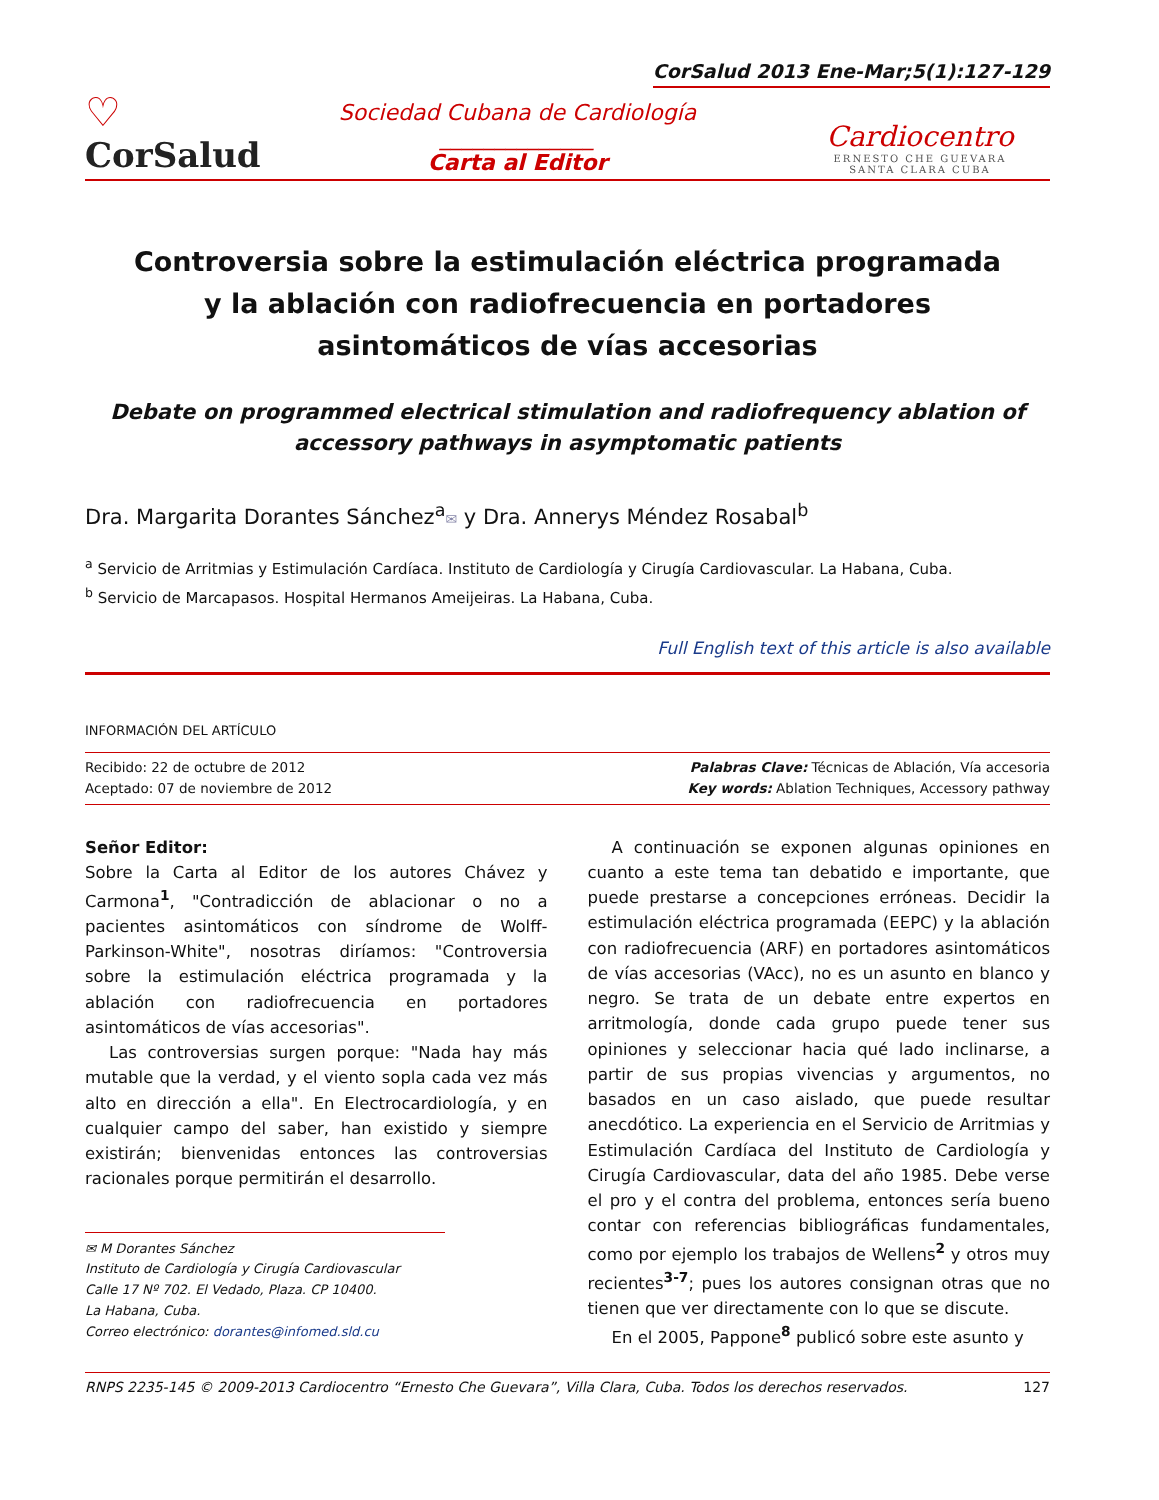CorSalud 2013 Ene-Mar;5(1):127-129
♡
CorSalud
Sociedad Cubana de Cardiología
______________
Carta al Editor
Cardiocentro
ERNESTO CHE GUEVARA
SANTA CLARA CUBA
Controversia sobre la estimulación eléctrica programada y la ablación con radiofrecuencia en portadores asintomáticos de vías accesorias
Debate on programmed electrical stimulation and radiofrequency ablation of accessory pathways in asymptomatic patients
Dra. Margarita Dorantes Sánchez<sup>a</sup>✉ y Dra. Annerys Méndez Rosabal<sup>b</sup>
<sup>a</sup> Servicio de Arritmias y Estimulación Cardíaca. Instituto de Cardiología y Cirugía Cardiovascular. La Habana, Cuba.
<sup>b</sup> Servicio de Marcapasos. Hospital Hermanos Ameijeiras. La Habana, Cuba.
Full English text of this article is also available
INFORMACIÓN DEL ARTÍCULO
Recibido: 22 de octubre de 2012
Aceptado: 07 de noviembre de 2012
Palabras Clave: Técnicas de Ablación, Vía accesoria
Key words: Ablation Techniques, Accessory pathway
Señor Editor:
Sobre la Carta al Editor de los autores Chávez y Carmona<sup>1</sup>, "Contradicción de ablacionar o no a pacientes asintomáticos con síndrome de Wolff-Parkinson-White", nosotras diríamos: "Controversia sobre la estimulación eléctrica programada y la ablación con radiofrecuencia en portadores asintomáticos de vías accesorias".
Las controversias surgen porque: "Nada hay más mutable que la verdad, y el viento sopla cada vez más alto en dirección a ella". En Electrocardiología, y en cualquier campo del saber, han existido y siempre existirán; bienvenidas entonces las controversias racionales porque permitirán el desarrollo.
✉ M Dorantes Sánchez
Instituto de Cardiología y Cirugía Cardiovascular
Calle 17 Nº 702. El Vedado, Plaza. CP 10400.
La Habana, Cuba.
Correo electrónico: dorantes@infomed.sld.cu
A continuación se exponen algunas opiniones en cuanto a este tema tan debatido e importante, que puede prestarse a concepciones erróneas. Decidir la estimulación eléctrica programada (EEPC) y la ablación con radiofrecuencia (ARF) en portadores asintomáticos de vías accesorias (VAcc), no es un asunto en blanco y negro. Se trata de un debate entre expertos en arritmología, donde cada grupo puede tener sus opiniones y seleccionar hacia qué lado inclinarse, a partir de sus propias vivencias y argumentos, no basados en un caso aislado, que puede resultar anecdótico. La experiencia en el Servicio de Arritmias y Estimulación Cardíaca del Instituto de Cardiología y Cirugía Cardiovascular, data del año 1985. Debe verse el pro y el contra del problema, entonces sería bueno contar con referencias bibliográficas fundamentales, como por ejemplo los trabajos de Wellens<sup>2</sup> y otros muy recientes<sup>3-7</sup>; pues los autores consignan otras que no tienen que ver directamente con lo que se discute.
En el 2005, Pappone<sup>8</sup> publicó sobre este asunto y
RNPS 2235-145 © 2009-2013 Cardiocentro “Ernesto Che Guevara”, Villa Clara, Cuba. Todos los derechos reservados. 127